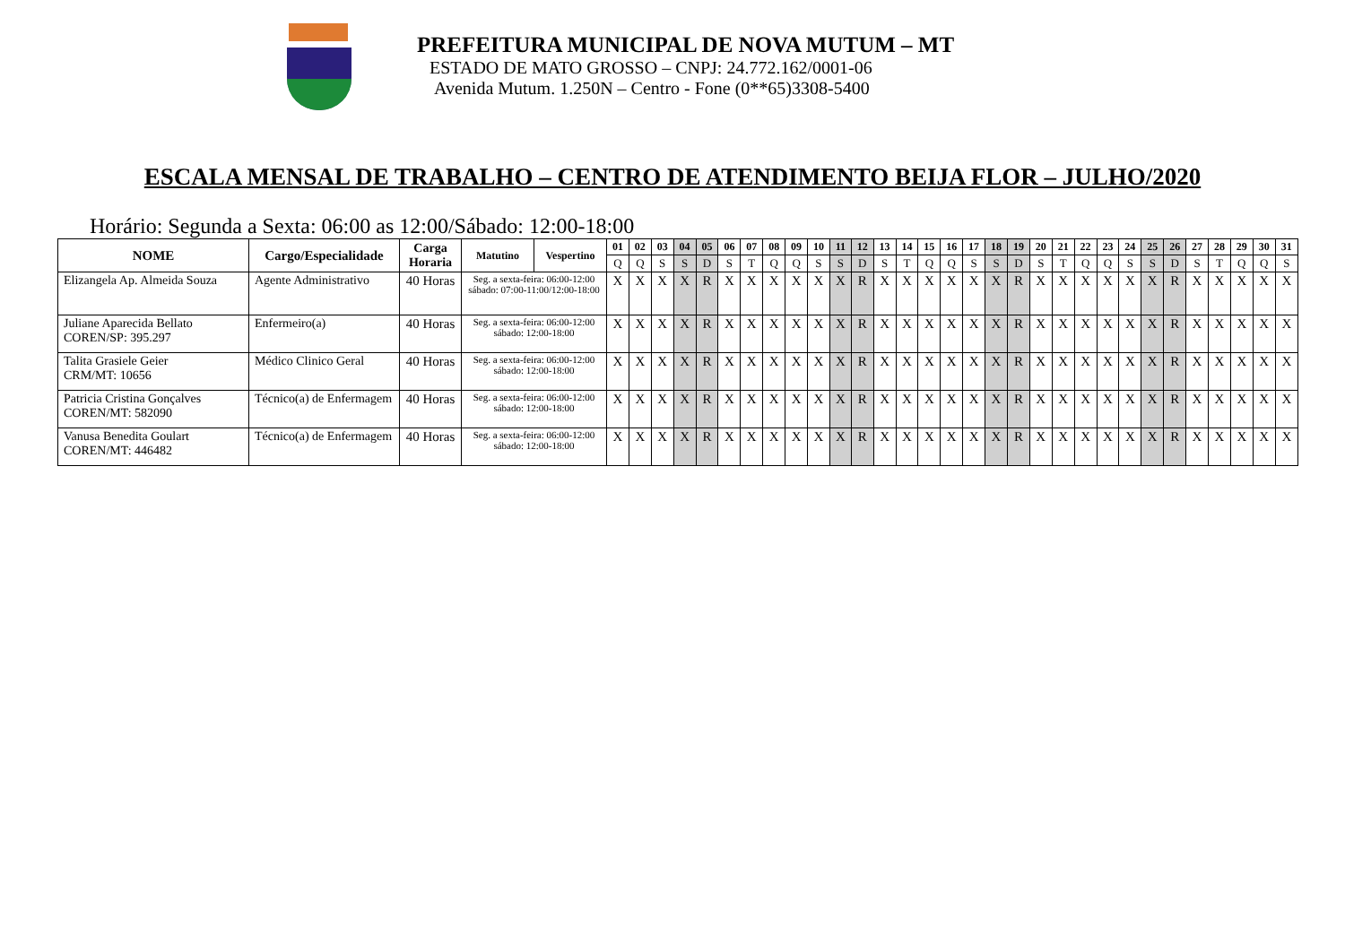PREFEITURA MUNICIPAL DE NOVA MUTUM – MT
ESTADO DE MATO GROSSO – CNPJ: 24.772.162/0001-06
Avenida Mutum. 1.250N – Centro - Fone (0**65)3308-5400
ESCALA MENSAL DE TRABALHO – CENTRO DE ATENDIMENTO BEIJA FLOR – JULHO/2020
Horário: Segunda a Sexta: 06:00 as 12:00/Sábado: 12:00-18:00
| NOME | Cargo/Especialidade | Carga Horaria | Matutino | Vespertino | 01 | 02 | 03 | 04 | 05 | 06 | 07 | 08 | 09 | 10 | 11 | 12 | 13 | 14 | 15 | 16 | 17 | 18 | 19 | 20 | 21 | 22 | 23 | 24 | 25 | 26 | 27 | 28 | 29 | 30 | 31 |
| --- | --- | --- | --- | --- | --- | --- | --- | --- | --- | --- | --- | --- | --- | --- | --- | --- | --- | --- | --- | --- | --- | --- | --- | --- | --- | --- | --- | --- | --- | --- | --- | --- | --- | --- | --- |
| | | | | | Q | Q | S | S | D | S | T | Q | Q | S | S | D | S | T | Q | Q | S | S | D | S | T | Q | Q | S | S | D | S | T | Q | Q | S |
| Elizangela Ap. Almeida Souza | Agente Administrativo | 40 Horas | Seg. a sexta-feira: 06:00-12:00 sábado: 07:00-11:00/12:00-18:00 | | X | X | X | X | R | X | X | X | X | X | X | R | X | X | X | X | X | X | R | X | X | X | X | X | X | R | X | X | X | X | X |
| Juliane Aparecida Bellato COREN/SP: 395.297 | Enfermeiro(a) | 40 Horas | Seg. a sexta-feira: 06:00-12:00 sábado: 12:00-18:00 | | X | X | X | X | R | X | X | X | X | X | X | R | X | X | X | X | X | X | R | X | X | X | X | X | X | R | X | X | X | X | X |
| Talita Grasiele Geier CRM/MT: 10656 | Médico Clinico Geral | 40 Horas | Seg. a sexta-feira: 06:00-12:00 sábado: 12:00-18:00 | | X | X | X | X | R | X | X | X | X | X | X | R | X | X | X | X | X | X | R | X | X | X | X | X | X | R | X | X | X | X | X |
| Patricia Cristina Gonçalves COREN/MT: 582090 | Técnico(a) de Enfermagem | 40 Horas | Seg. a sexta-feira: 06:00-12:00 sábado: 12:00-18:00 | | X | X | X | X | R | X | X | X | X | X | X | R | X | X | X | X | X | X | R | X | X | X | X | X | X | R | X | X | X | X | X |
| Vanusa Benedita Goulart COREN/MT: 446482 | Técnico(a) de Enfermagem | 40 Horas | Seg. a sexta-feira: 06:00-12:00 sábado: 12:00-18:00 | | X | X | X | X | R | X | X | X | X | X | X | R | X | X | X | X | X | X | R | X | X | X | X | X | X | R | X | X | X | X | X |